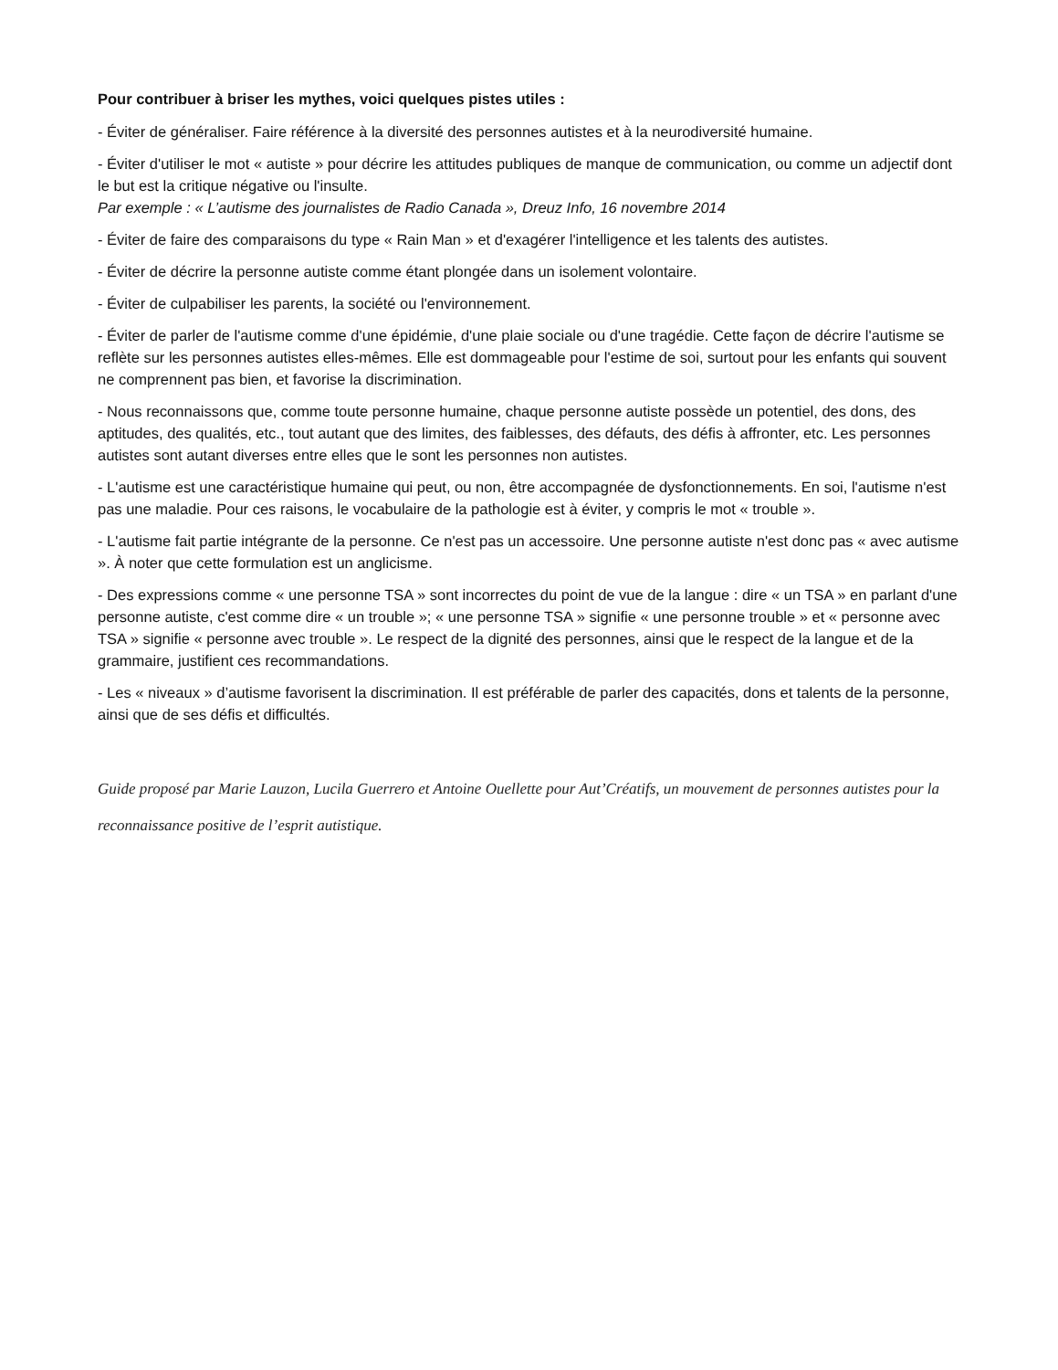Pour contribuer à briser les mythes, voici quelques pistes utiles :
- Éviter de généraliser. Faire référence à la diversité des personnes autistes et à la neurodiversité humaine.
- Éviter d'utiliser le mot « autiste » pour décrire les attitudes publiques de manque de communication, ou comme un adjectif dont le but est la critique négative ou l'insulte.
Par exemple : « L’autisme des journalistes de Radio Canada », Dreuz Info, 16 novembre 2014
- Éviter de faire des comparaisons du type « Rain Man » et d'exagérer l'intelligence et les talents des autistes.
- Éviter de décrire la personne autiste comme étant plongée dans un isolement volontaire.
- Éviter de culpabiliser les parents, la société ou l'environnement.
- Éviter de parler de l'autisme comme d'une épidémie, d'une plaie sociale ou d'une tragédie. Cette façon de décrire l'autisme se reflète sur les personnes autistes elles-mêmes. Elle est dommageable pour l'estime de soi, surtout pour les enfants qui souvent ne comprennent pas bien, et favorise la discrimination.
- Nous reconnaissons que, comme toute personne humaine, chaque personne autiste possède un potentiel, des dons, des aptitudes, des qualités, etc., tout autant que des limites, des faiblesses, des défauts, des défis à affronter, etc. Les personnes autistes sont autant diverses entre elles que le sont les personnes non autistes.
- L'autisme est une caractéristique humaine qui peut, ou non, être accompagnée de dysfonctionnements. En soi, l'autisme n'est pas une maladie. Pour ces raisons, le vocabulaire de la pathologie est à éviter, y compris le mot « trouble ».
- L'autisme fait partie intégrante de la personne. Ce n'est pas un accessoire. Une personne autiste n'est donc pas « avec autisme ». À noter que cette formulation est un anglicisme.
- Des expressions comme « une personne TSA » sont incorrectes du point de vue de la langue : dire « un TSA » en parlant d'une personne autiste, c'est comme dire « un trouble »; « une personne TSA » signifie « une personne trouble » et « personne avec TSA » signifie « personne avec trouble ». Le respect de la dignité des personnes, ainsi que le respect de la langue et de la grammaire, justifient ces recommandations.
- Les « niveaux » d’autisme favorisent la discrimination. Il est préférable de parler des capacités, dons et talents de la personne, ainsi que de ses défis et difficultés.
Guide proposé par Marie Lauzon, Lucila Guerrero et Antoine Ouellette pour Aut’Créatifs, un mouvement de personnes autistes pour la reconnaissance positive de l’esprit autistique.